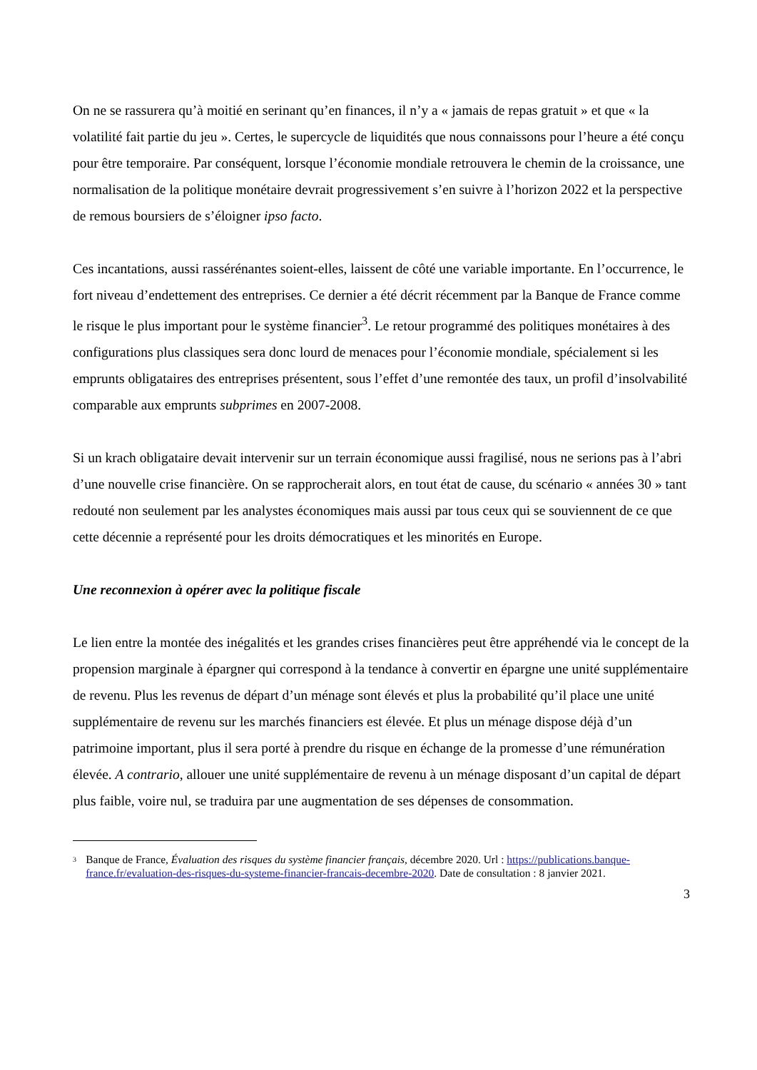On ne se rassurera qu’à moitié en serinant qu’en finances, il n’y a « jamais de repas gratuit » et que « la volatilité fait partie du jeu ». Certes, le supercycle de liquidités que nous connaissons pour l’heure a été conçu pour être temporaire. Par conséquent, lorsque l’économie mondiale retrouvera le chemin de la croissance, une normalisation de la politique monétaire devrait progressivement s’en suivre à l’horizon 2022 et la perspective de remous boursiers de s’éloigner ipso facto.
Ces incantations, aussi rassérénantes soient-elles, laissent de côté une variable importante. En l’occurrence, le fort niveau d’endettement des entreprises. Ce dernier a été décrit récemment par la Banque de France comme le risque le plus important pour le système financier<sup>3</sup>. Le retour programmé des politiques monétaires à des configurations plus classiques sera donc lourd de menaces pour l’économie mondiale, spécialement si les emprunts obligataires des entreprises présentent, sous l’effet d’une remontée des taux, un profil d’insolvabilité comparable aux emprunts subprimes en 2007-2008.
Si un krach obligataire devait intervenir sur un terrain économique aussi fragilisé, nous ne serions pas à l’abri d’une nouvelle crise financière. On se rapprocherait alors, en tout état de cause, du scénario « années 30 » tant redouté non seulement par les analystes économiques mais aussi par tous ceux qui se souviennent de ce que cette décennie a représenté pour les droits démocratiques et les minorités en Europe.
Une reconnexion à opérer avec la politique fiscale
Le lien entre la montée des inégalités et les grandes crises financières peut être appréhendé via le concept de la propension marginale à épargner qui correspond à la tendance à convertir en épargne une unité supplémentaire de revenu. Plus les revenus de départ d’un ménage sont élevés et plus la probabilité qu’il place une unité supplémentaire de revenu sur les marchés financiers est élevée. Et plus un ménage dispose déjà d’un patrimoine important, plus il sera porté à prendre du risque en échange de la promesse d’une rémunération élevée. A contrario, allouer une unité supplémentaire de revenu à un ménage disposant d’un capital de départ plus faible, voire nul, se traduira par une augmentation de ses dépenses de consommation.
3 Banque de France, Évaluation des risques du système financier français, décembre 2020. Url : https://publications.banque-france.fr/evaluation-des-risques-du-systeme-financier-francais-decembre-2020. Date de consultation : 8 janvier 2021.
3